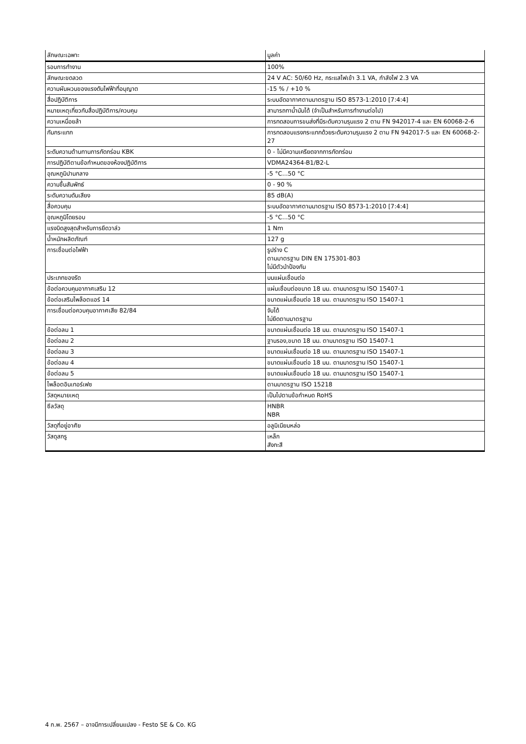| ลักษณะเฉพาะ | มูลค่า |
| --- | --- |
| รอบการทำงาน | 100% |
| ลักษณะขดลวด | 24 V AC: 50/60 Hz, กระแสไฟเข้า 3.1 VA, กำลังไฟ 2.3 VA |
| ความผันผวนของแรงดันไฟฟ้าที่อนุญาต | -15 % / +10 % |
| สื่อปฏิบัติการ | ระบบอัดอากาศตามมาตรฐาน ISO 8573-1:2010 [7:4:4] |
| หมายเหตุเกี่ยวกับสื่อปฏิบัติการ/ควบคุม | สามารถทาน้ำมันได้ (จำเป็นสำหรับการทำงานต่อไป) |
| ความเหนื่อยล้า | การทดสอบการขนส่งที่มีระดับความรุนแรง 2 ตาม FN 942017-4 และ EN 60068-2-6 |
| กันกระแทก | การทดสอบแรงกระแทกด้วยระดับความรุนแรง 2 ตาม FN 942017-5 และ EN 60068-2-27 |
| ระดับความต้านทานการกัดกร่อน KBK | 0 - ไม่มีความเครียดจากการกัดกร่อน |
| การปฏิบัติตามข้อกำหนดของห้องปฏิบัติการ | VDMA24364-B1/B2-L |
| อุณหภูมิปานกลาง | -5 °C...50 °C |
| ความชื้นสัมพัทธ์ | 0 - 90 % |
| ระดับความดันเสียง | 85 dB(A) |
| สื่อควบคุม | ระบบอัดอากาศตามมาตรฐาน ISO 8573-1:2010 [7:4:4] |
| อุณหภูมิโดยรอบ | -5 °C...50 °C |
| แรงบิดสูงสุดสำหรับการยึดวาล์ว | 1 Nm |
| น้ำหนักผลิตภัณฑ์ | 127 g |
| การเชื่อมต่อไฟฟ้า | รูปร่าง C ตามมาตรฐาน DIN EN 175301-803 ไม่มีตัวนำป้องกัน |
| ประเภทของรัด | บนแผ่นเชื่อมต่อ |
| ข้อต่อควบคุมอากาศเสริม 12 | แผ่นเชื่อมต่อขนาด 18 มม. ตามมาตรฐาน ISO 15407-1 |
| ข้อต่อเสริมไพล็อตแอร์ 14 | ขนาดแผ่นเชื่อมต่อ 18 มม. ตามมาตรฐาน ISO 15407-1 |
| การเชื่อมต่อควบคุมอากาศเสีย 82/84 | จับได้ ไม่ยึดตามมาตรฐาน |
| ข้อต่อลม 1 | ขนาดแผ่นเชื่อมต่อ 18 มม. ตามมาตรฐาน ISO 15407-1 |
| ข้อต่อลม 2 | ฐานรอง,ขนาด 18 มม. ตามมาตรฐาน ISO 15407-1 |
| ข้อต่อลม 3 | ขนาดแผ่นเชื่อมต่อ 18 มม. ตามมาตรฐาน ISO 15407-1 |
| ข้อต่อลม 4 | ขนาดแผ่นเชื่อมต่อ 18 มม. ตามมาตรฐาน ISO 15407-1 |
| ข้อต่อลม 5 | ขนาดแผ่นเชื่อมต่อ 18 มม. ตามมาตรฐาน ISO 15407-1 |
| ไพล็อตอินเทอร์เฟซ | ตามมาตรฐาน ISO 15218 |
| วัสดุหมายเหตุ | เป็นไปตามข้อกำหนด RoHS |
| ซีลวัสดุ | HNBR NBR |
| วัสดุที่อยู่อาศัย | อลูมิเนียมหล่อ |
| วัสดุสกรู | เหล็ก สังกะสี |
4 ก.พ. 2567 – อาจมีการเปลี่ยนแปลง - Festo SE & Co. KG